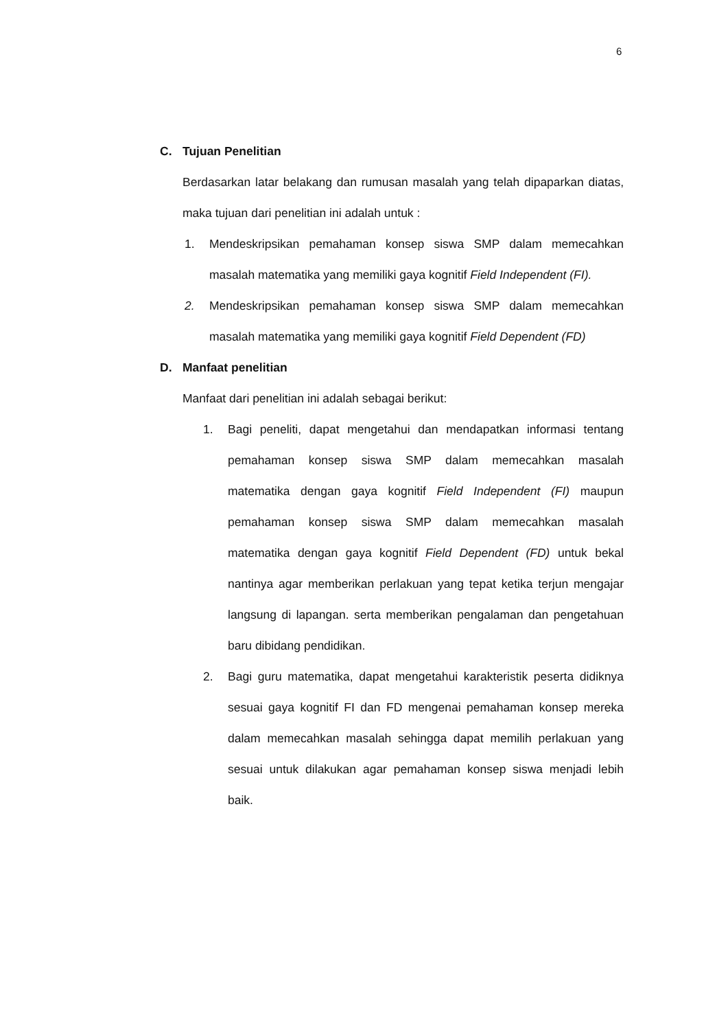6
C. Tujuan Penelitian
Berdasarkan latar belakang dan rumusan masalah yang telah dipaparkan diatas, maka tujuan dari penelitian ini adalah untuk :
1. Mendeskripsikan pemahaman konsep siswa SMP dalam memecahkan masalah matematika yang memiliki gaya kognitif Field Independent (FI).
2. Mendeskripsikan pemahaman konsep siswa SMP dalam memecahkan masalah matematika yang memiliki gaya kognitif Field Dependent (FD)
D. Manfaat penelitian
Manfaat dari penelitian ini adalah sebagai berikut:
1. Bagi peneliti, dapat mengetahui dan mendapatkan informasi tentang pemahaman konsep siswa SMP dalam memecahkan masalah matematika dengan gaya kognitif Field Independent (FI) maupun pemahaman konsep siswa SMP dalam memecahkan masalah matematika dengan gaya kognitif Field Dependent (FD) untuk bekal nantinya agar memberikan perlakuan yang tepat ketika terjun mengajar langsung di lapangan. serta memberikan pengalaman dan pengetahuan baru dibidang pendidikan.
2. Bagi guru matematika, dapat mengetahui karakteristik peserta didiknya sesuai gaya kognitif FI dan FD mengenai pemahaman konsep mereka dalam memecahkan masalah sehingga dapat memilih perlakuan yang sesuai untuk dilakukan agar pemahaman konsep siswa menjadi lebih baik.